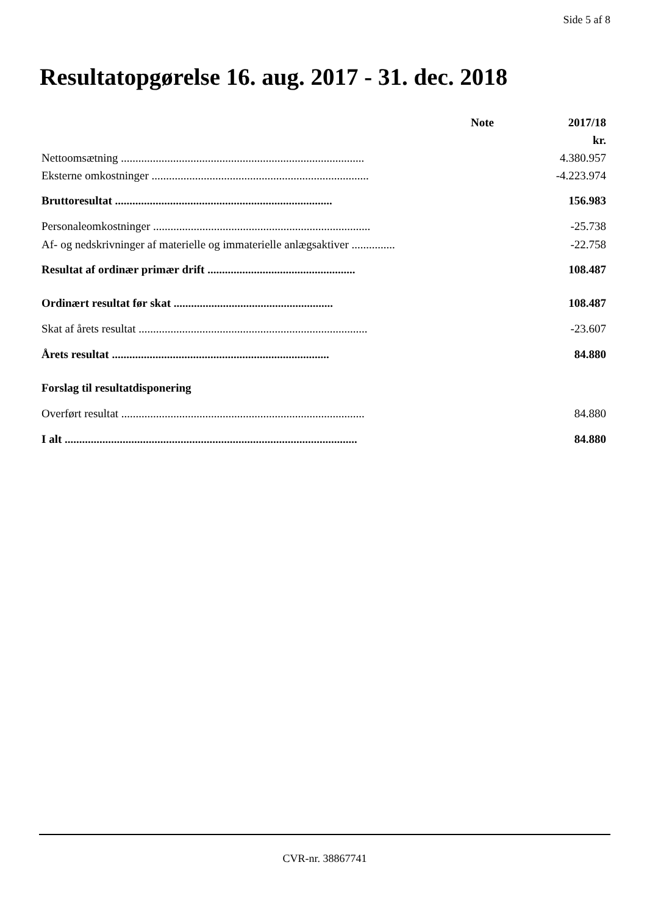Side 5 af 8
Resultatopgørelse 16. aug. 2017 - 31. dec. 2018
| | Note | 2017/18 |
| --- | --- | --- |
| | | kr. |
| Nettoomsætning .................................................................................... | | 4.380.957 |
| Eksterne omkostninger ........................................................................... | | -4.223.974 |
| Bruttoresultat ........................................................................... | | 156.983 |
| Personaleomkostninger ........................................................................... | | -25.738 |
| Af- og nedskrivninger af materielle og immaterielle anlægsaktiver ............... | | -22.758 |
| Resultat af ordinær primær drift ................................................... | | 108.487 |
| Ordinært resultat før skat ....................................................... | | 108.487 |
| Skat af årets resultat ............................................................................... | | -23.607 |
| Årets resultat ........................................................................... | | 84.880 |
| Forslag til resultatdisponering | | |
| Overført resultat .................................................................................... | | 84.880 |
| I alt ..................................................................................................... | | 84.880 |
CVR-nr. 38867741